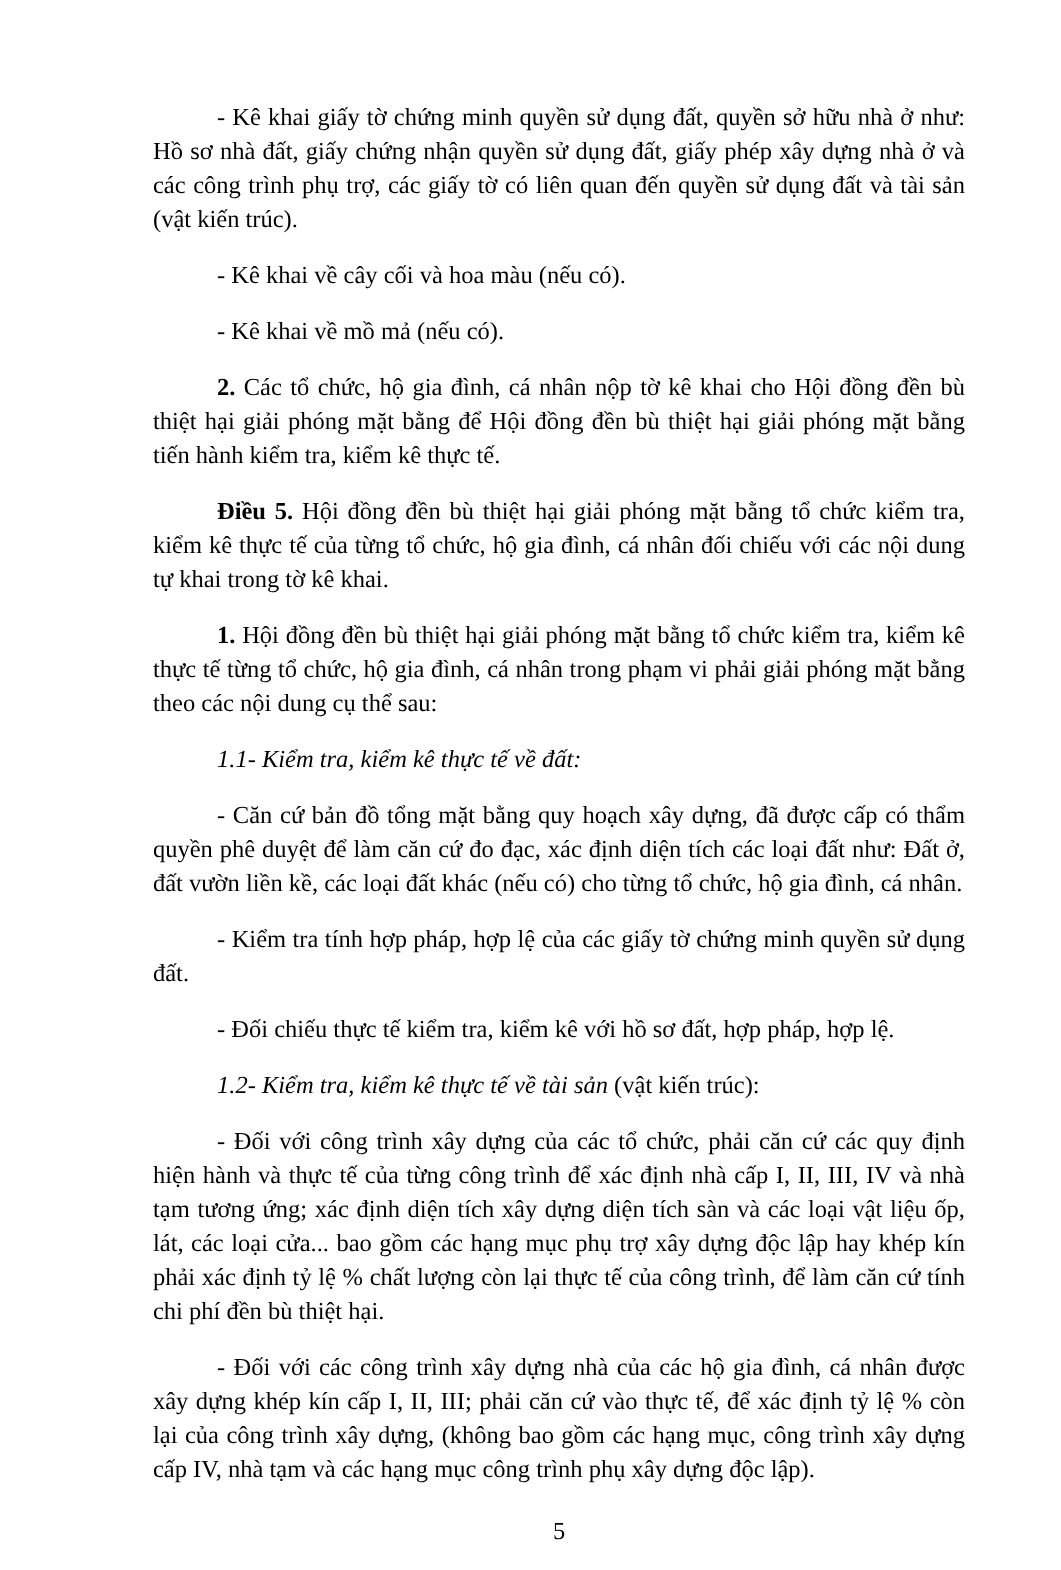- Kê khai giấy tờ chứng minh quyền sử dụng đất, quyền sở hữu nhà ở như: Hồ sơ nhà đất, giấy chứng nhận quyền sử dụng đất, giấy phép xây dựng nhà ở và các công trình phụ trợ, các giấy tờ có liên quan đến quyền sử dụng đất và tài sản (vật kiến trúc).
- Kê khai về cây cối và hoa màu (nếu có).
- Kê khai về mồ mả (nếu có).
2. Các tổ chức, hộ gia đình, cá nhân nộp tờ kê khai cho Hội đồng đền bù thiệt hại giải phóng mặt bằng để Hội đồng đền bù thiệt hại giải phóng mặt bằng tiến hành kiểm tra, kiểm kê thực tế.
Điều 5. Hội đồng đền bù thiệt hại giải phóng mặt bằng tổ chức kiểm tra, kiểm kê thực tế của từng tổ chức, hộ gia đình, cá nhân đối chiếu với các nội dung tự khai trong tờ kê khai.
1. Hội đồng đền bù thiệt hại giải phóng mặt bằng tổ chức kiểm tra, kiểm kê thực tế từng tổ chức, hộ gia đình, cá nhân trong phạm vi phải giải phóng mặt bằng theo các nội dung cụ thể sau:
1.1- Kiểm tra, kiểm kê thực tế về đất:
- Căn cứ bản đồ tổng mặt bằng quy hoạch xây dựng, đã được cấp có thẩm quyền phê duyệt để làm căn cứ đo đạc, xác định diện tích các loại đất như: Đất ở, đất vườn liền kề, các loại đất khác (nếu có) cho từng tổ chức, hộ gia đình, cá nhân.
- Kiểm tra tính hợp pháp, hợp lệ của các giấy tờ chứng minh quyền sử dụng đất.
- Đối chiếu thực tế kiểm tra, kiểm kê với hồ sơ đất, hợp pháp, hợp lệ.
1.2- Kiểm tra, kiểm kê thực tế về tài sản (vật kiến trúc):
- Đối với công trình xây dựng của các tổ chức, phải căn cứ các quy định hiện hành và thực tế của từng công trình để xác định nhà cấp I, II, III, IV và nhà tạm tương ứng; xác định diện tích xây dựng diện tích sàn và các loại vật liệu ốp, lát, các loại cửa... bao gồm các hạng mục phụ trợ xây dựng độc lập hay khép kín phải xác định tỷ lệ % chất lượng còn lại thực tế của công trình, để làm căn cứ tính chi phí đền bù thiệt hại.
- Đối với các công trình xây dựng nhà của các hộ gia đình, cá nhân được xây dựng khép kín cấp I, II, III; phải căn cứ vào thực tế, để xác định tỷ lệ % còn lại của công trình xây dựng, (không bao gồm các hạng mục, công trình xây dựng cấp IV, nhà tạm và các hạng mục công trình phụ xây dựng độc lập).
5